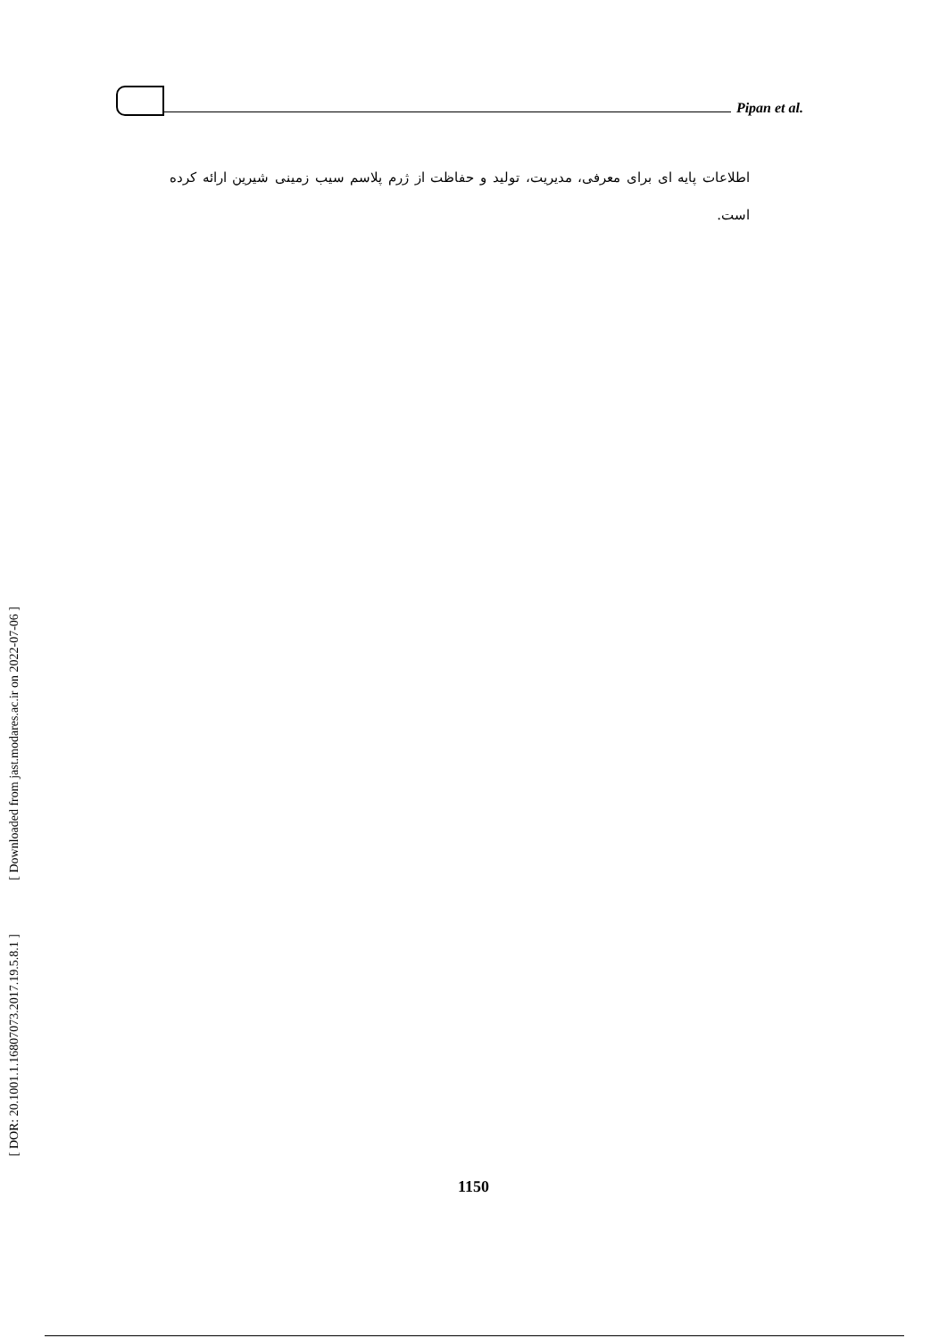Pipan et al.
اطلاعات پایه ای برای معرفی، مدیریت، تولید و حفاظت از ژرم پلاسم سیب زمینی شیرین ارائه کرده است.
[ Downloaded from jast.modares.ac.ir on 2022-07-06 ]
[ DOR: 20.1001.1.16807073.2017.19.5.8.1 ]
1150